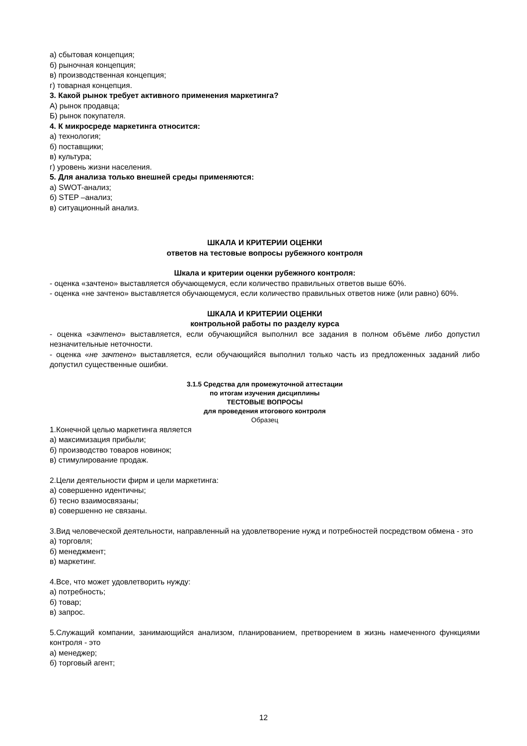а) сбытовая концепция;
б) рыночная концепция;
в) производственная концепция;
г) товарная концепция.
3. Какой рынок требует активного применения маркетинга?
А) рынок продавца;
Б) рынок покупателя.
4. К микросреде маркетинга относится:
а) технология;
б) поставщики;
в) культура;
г) уровень жизни населения.
5. Для анализа только внешней среды применяются:
а) SWOT-анализ;
б) STEP –анализ;
в) ситуационный анализ.
ШКАЛА И КРИТЕРИИ ОЦЕНКИ
ответов на тестовые вопросы рубежного контроля
Шкала и критерии оценки рубежного контроля:
- оценка «зачтено» выставляется обучающемуся, если количество правильных ответов выше 60%.
- оценка «не зачтено» выставляется обучающемуся, если количество правильных ответов ниже (или равно) 60%.
ШКАЛА И КРИТЕРИИ ОЦЕНКИ
контрольной работы по разделу курса
- оценка «зачтено» выставляется, если обучающийся выполнил все задания в полном объёме либо допустил незначительные неточности.
- оценка «не зачтено» выставляется, если обучающийся выполнил только часть из предложенных заданий либо допустил существенные ошибки.
3.1.5 Средства для промежуточной аттестации
по итогам изучения дисциплины
ТЕСТОВЫЕ ВОПРОСЫ
для проведения итогового контроля
Образец
1.Конечной целью маркетинга является
а) максимизация прибыли;
б) производство товаров новинок;
в) стимулирование продаж.
2.Цели деятельности фирм и цели маркетинга:
а) совершенно идентичны;
б) тесно взаимосвязаны;
в) совершенно не связаны.
3.Вид человеческой деятельности, направленный на удовлетворение нужд и потребностей посредством обмена - это
а) торговля;
б) менеджмент;
в) маркетинг.
4.Все, что может удовлетворить нужду:
а) потребность;
б) товар;
в) запрос.
5.Служащий компании, занимающийся анализом, планированием, претворением в жизнь намеченного функциями контроля - это
а) менеджер;
б) торговый агент;
12